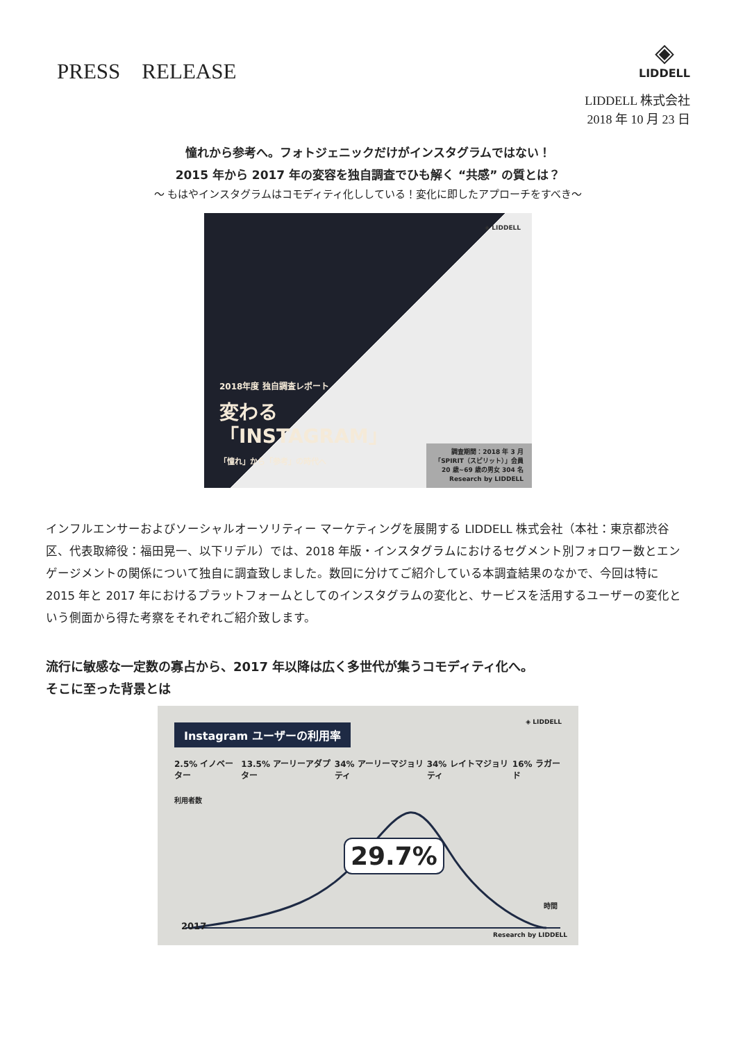PRESS　RELEASE
◈
LIDDELL
LIDDELL 株式会社
2018 年 10 月 23 日
憧れから参考へ。フォトジェニックだけがインスタグラムではない！
2015 年から 2017 年の変容を独自調査でひも解く “共感” の質とは？
～ もはやインスタグラムはコモディティ化ししている！変化に即したアプローチをすべき～
◈ LIDDELL
2018年度 独自調査レポート
変わる
「INSTAGRAM」
「憧れ」から「参考」の時代へ
調査期間：2018 年 3 月
「SPIRIT（スピリット）」会員
20 歳~69 歳の男女 304 名
Research by LIDDELL
インフルエンサーおよびソーシャルオーソリティー マーケティングを展開する LIDDELL 株式会社（本社：東京都渋谷区、代表取締役：福田晃一、以下リデル）では、2018 年版・インスタグラムにおけるセグメント別フォロワー数とエンゲージメントの関係について独自に調査致しました。数回に分けてご紹介している本調査結果のなかで、今回は特に 2015 年と 2017 年におけるプラットフォームとしてのインスタグラムの変化と、サービスを活用するユーザーの変化という側面から得た考察をそれぞれご紹介致します。
流行に敏感な一定数の寡占から、2017 年以降は広く多世代が集うコモディティ化へ。
そこに至った背景とは
◈ LIDDELL
Instagram ユーザーの利用率
2.5% イノベーター 13.5% アーリーアダプター 34% アーリーマジョリティ 34% レイトマジョリティ 16% ラガード
利用者数
29.7%
時間
2017
Research by LIDDELL